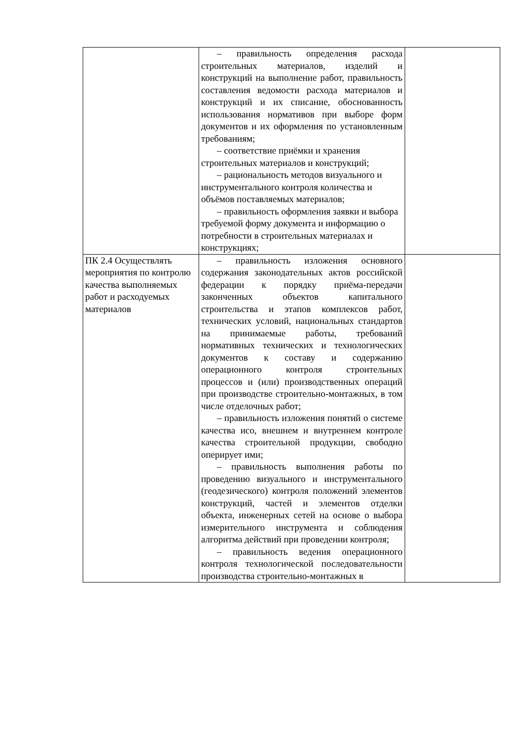| | – правильность определения расхода строительных материалов, изделий и конструкций на выполнение работ, правильность составления ведомости расхода материалов и конструкций и их списание, обоснованность использования нормативов при выборе форм документов и их оформления по установленным требованиям; – соответствие приёмки и хранения строительных материалов и конструкций; – рациональность методов визуального и инструментального контроля количества и объёмов поставляемых материалов; – правильность оформления заявки и выбора требуемой форму документа и информацию о потребности в строительных материалах и конструкциях; | |
| ПК 2.4 Осуществлять мероприятия по контролю качества выполняемых работ и расходуемых материалов | – правильность изложения основного содержания законодательных актов российской федерации к порядку приёма-передачи законченных объектов капитального строительства и этапов комплексов работ, технических условий, национальных стандартов на принимаемые работы, требований нормативных технических и технологических документов к составу и содержанию операционного контроля строительных процессов и (или) производственных операций при производстве строительно-монтажных, в том числе отделочных работ; – правильность изложения понятий о системе качества исо, внешнем и внутреннем контроле качества строительной продукции, свободно оперирует ими; – правильность выполнения работы по проведению визуального и инструментального (геодезического) контроля положений элементов конструкций, частей и элементов отделки объекта, инженерных сетей на основе о выбора измерительного инструмента и соблюдения алгоритма действий при проведении контроля; – правильность ведения операционного контроля технологической последовательности производства строительно-монтажных в | |